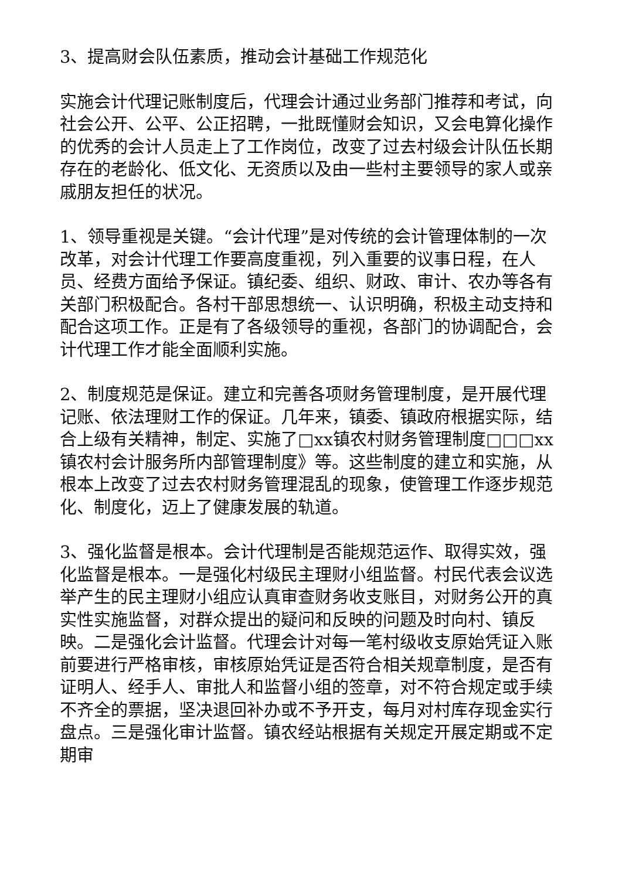3、提高财会队伍素质，推动会计基础工作规范化
实施会计代理记账制度后，代理会计通过业务部门推荐和考试，向社会公开、公平、公正招聘，一批既懂财会知识，又会电算化操作的优秀的会计人员走上了工作岗位，改变了过去村级会计队伍长期存在的老龄化、低文化、无资质以及由一些村主要领导的家人或亲戚朋友担任的状况。
1、领导重视是关键。“会计代理”是对传统的会计管理体制的一次改革，对会计代理工作要高度重视，列入重要的议事日程，在人员、经费方面给予保证。镇纪委、组织、财政、审计、农办等各有关部门积极配合。各村干部思想统一、认识明确，积极主动支持和配合这项工作。正是有了各级领导的重视，各部门的协调配合，会计代理工作才能全面顺利实施。
2、制度规范是保证。建立和完善各项财务管理制度，是开展代理记账、依法理财工作的保证。几年来，镇委、镇政府根据实际，结合上级有关精神，制定、实施了□xx镇农村财务管理制度□□□xx镇农村会计服务所内部管理制度》等。这些制度的建立和实施，从根本上改变了过去农村财务管理混乱的现象，使管理工作逐步规范化、制度化，迈上了健康发展的轨道。
3、强化监督是根本。会计代理制是否能规范运作、取得实效，强化监督是根本。一是强化村级民主理财小组监督。村民代表会议选举产生的民主理财小组应认真审查财务收支账目，对财务公开的真实性实施监督，对群众提出的疑问和反映的问题及时向村、镇反映。二是强化会计监督。代理会计对每一笔村级收支原始凭证入账前要进行严格审核，审核原始凭证是否符合相关规章制度，是否有证明人、经手人、审批人和监督小组的签章，对不符合规定或手续不齐全的票据，坚决退回补办或不予开支，每月对村库存现金实行盘点。三是强化审计监督。镇农经站根据有关规定开展定期或不定期审